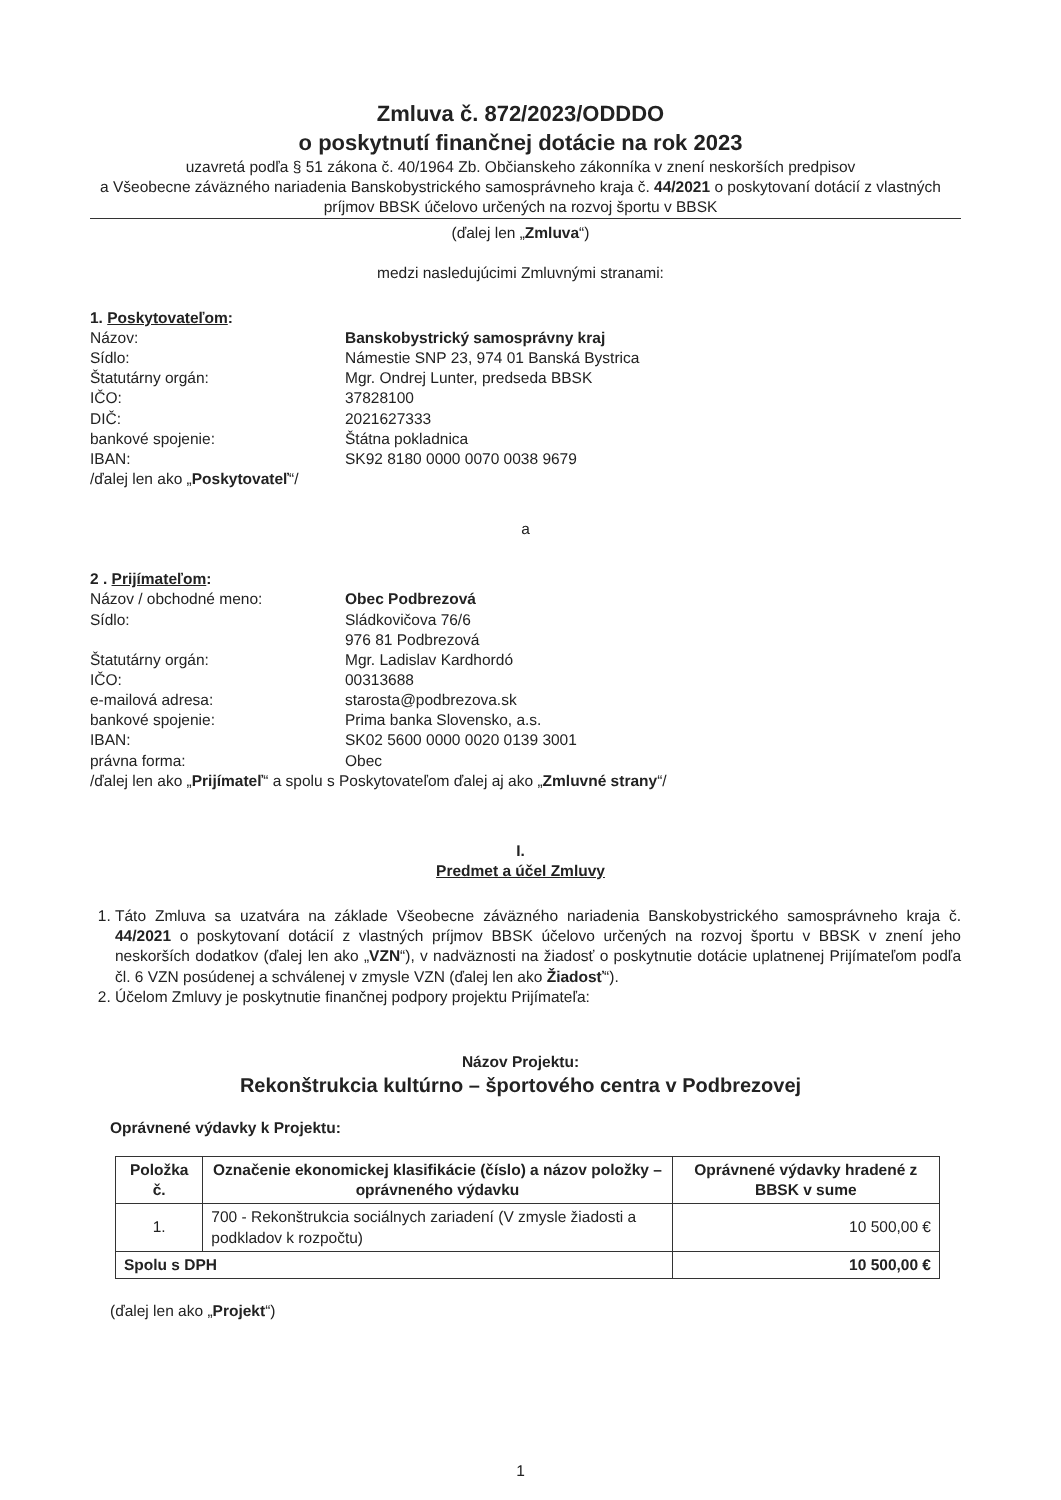Zmluva č. 872/2023/ODDDO
o poskytnutí finančnej dotácie na rok 2023
uzavretá podľa § 51 zákona č. 40/1964 Zb. Občianskeho zákonníka v znení neskorších predpisov
a Všeobecne záväzného nariadenia Banskobystrického samosprávneho kraja č. 44/2021 o poskytovaní dotácií z vlastných príjmov BBSK účelovo určených na rozvoj športu v BBSK
(ďalej len „Zmluva“)
medzi nasledujúcimi Zmluvnými stranami:
1. Poskytovateľom:
Názov: Banskobystrický samosprávny kraj
Sídlo: Námestie SNP 23, 974 01 Banská Bystrica
Štatutárny orgán: Mgr. Ondrej Lunter, predseda BBSK
IČO: 37828100
DIČ: 2021627333
bankové spojenie: Štátna pokladnica
IBAN: SK92 8180 0000 0070 0038 9679
/ďalej len ako „Poskytovateľ“/
a
2 . Prijímateľom:
Názov / obchodné meno: Obec Podbrezová
Sídlo: Sládkovičova 76/6
976 81 Podbrezová
Štatutárny orgán: Mgr. Ladislav Kardhordó
IČO: 00313688
e-mailová adresa: starosta@podbrezova.sk
bankové spojenie: Prima banka Slovensko, a.s.
IBAN: SK02 5600 0000 0020 0139 3001
právna forma: Obec
/ďalej len ako „Prijímateľ“ a spolu s Poskytovateľom ďalej aj ako „Zmluvné strany“/
I.
Predmet a účel Zmluvy
1. Táto Zmluva sa uzatvára na základe Všeobecne záväzného nariadenia Banskobystrického samosprávneho kraja č. 44/2021 o poskytovaní dotácií z vlastných príjmov BBSK účelovo určených na rozvoj športu v BBSK v znení jeho neskorších dodatkov (ďalej len ako „VZN“), v nadväznosti na žiadosť o poskytnutie dotácie uplatnenej Prijímateľom podľa čl. 6 VZN posúdenej a schválenej v zmysle VZN (ďalej len ako Žiadosť“).
2. Účelom Zmluvy je poskytnutie finančnej podpory projektu Prijímateľa:
Názov Projektu:
Rekonštrukcia kultúrno – športového centra v Podbrezovej
Oprávnené výdavky k Projektu:
| Položka č. | Označenie ekonomickej klasifikácie (číslo) a názov položky – oprávneného výdavku | Oprávnené výdavky hradené z BBSK v sume |
| --- | --- | --- |
| 1. | 700 - Rekonštrukcia sociálnych zariadení (V zmysle žiadosti a podkladov k rozpočtu) | 10 500,00 € |
| Spolu s DPH | | 10 500,00 € |
(ďalej len ako „Projekt“)
1